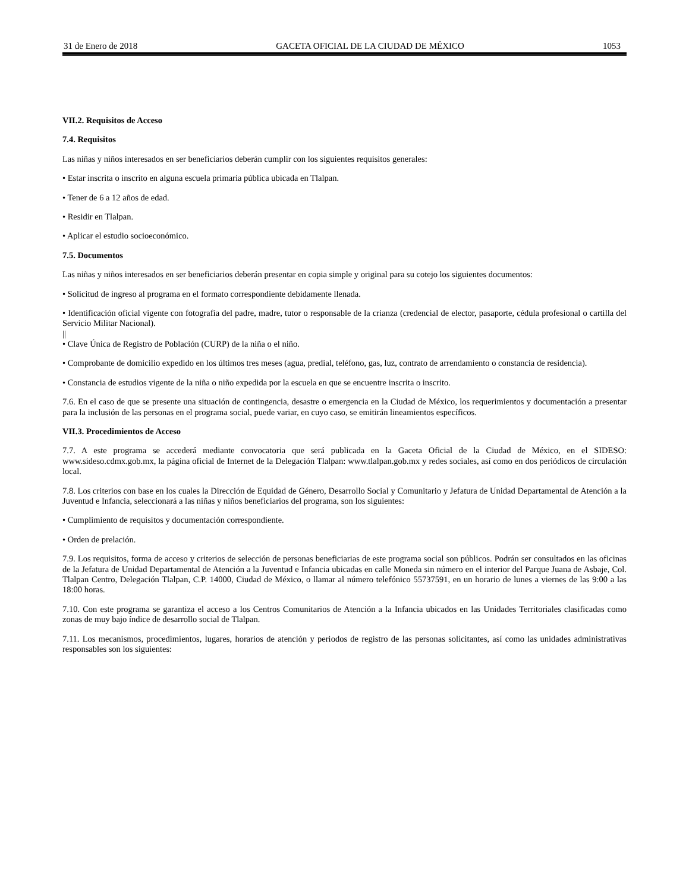31 de Enero de 2018 GACETA OFICIAL DE LA CIUDAD DE MÉXICO 1053
VII.2. Requisitos de Acceso
7.4. Requisitos
Las niñas y niños interesados en ser beneficiarios deberán cumplir con los siguientes requisitos generales:
• Estar inscrita o inscrito en alguna escuela primaria pública ubicada en Tlalpan.
• Tener de 6 a 12 años de edad.
• Residir en Tlalpan.
• Aplicar el estudio socioeconómico.
7.5. Documentos
Las niñas y niños interesados en ser beneficiarios deberán presentar en copia simple y original para su cotejo los siguientes documentos:
• Solicitud de ingreso al programa en el formato correspondiente debidamente llenada.
• Identificación oficial vigente con fotografía del padre, madre, tutor o responsable de la crianza (credencial de elector, pasaporte, cédula profesional o cartilla del Servicio Militar Nacional).
||
• Clave Única de Registro de Población (CURP) de la niña o el niño.
• Comprobante de domicilio expedido en los últimos tres meses (agua, predial, teléfono, gas, luz, contrato de arrendamiento o constancia de residencia).
• Constancia de estudios vigente de la niña o niño expedida por la escuela en que se encuentre inscrita o inscrito.
7.6. En el caso de que se presente una situación de contingencia, desastre o emergencia en la Ciudad de México, los requerimientos y documentación a presentar para la inclusión de las personas en el programa social, puede variar, en cuyo caso, se emitirán lineamientos específicos.
VII.3. Procedimientos de Acceso
7.7. A este programa se accederá mediante convocatoria que será publicada en la Gaceta Oficial de la Ciudad de México, en el SIDESO: www.sideso.cdmx.gob.mx, la página oficial de Internet de la Delegación Tlalpan: www.tlalpan.gob.mx y redes sociales, así como en dos periódicos de circulación local.
7.8. Los criterios con base en los cuales la Dirección de Equidad de Género, Desarrollo Social y Comunitario y Jefatura de Unidad Departamental de Atención a la Juventud e Infancia, seleccionará a las niñas y niños beneficiarios del programa, son los siguientes:
• Cumplimiento de requisitos y documentación correspondiente.
• Orden de prelación.
7.9. Los requisitos, forma de acceso y criterios de selección de personas beneficiarias de este programa social son públicos. Podrán ser consultados en las oficinas de la Jefatura de Unidad Departamental de Atención a la Juventud e Infancia ubicadas en calle Moneda sin número en el interior del Parque Juana de Asbaje, Col. Tlalpan Centro, Delegación Tlalpan, C.P. 14000, Ciudad de México, o llamar al número telefónico 55737591, en un horario de lunes a viernes de las 9:00 a las 18:00 horas.
7.10. Con este programa se garantiza el acceso a los Centros Comunitarios de Atención a la Infancia ubicados en las Unidades Territoriales clasificadas como zonas de muy bajo índice de desarrollo social de Tlalpan.
7.11. Los mecanismos, procedimientos, lugares, horarios de atención y periodos de registro de las personas solicitantes, así como las unidades administrativas responsables son los siguientes: